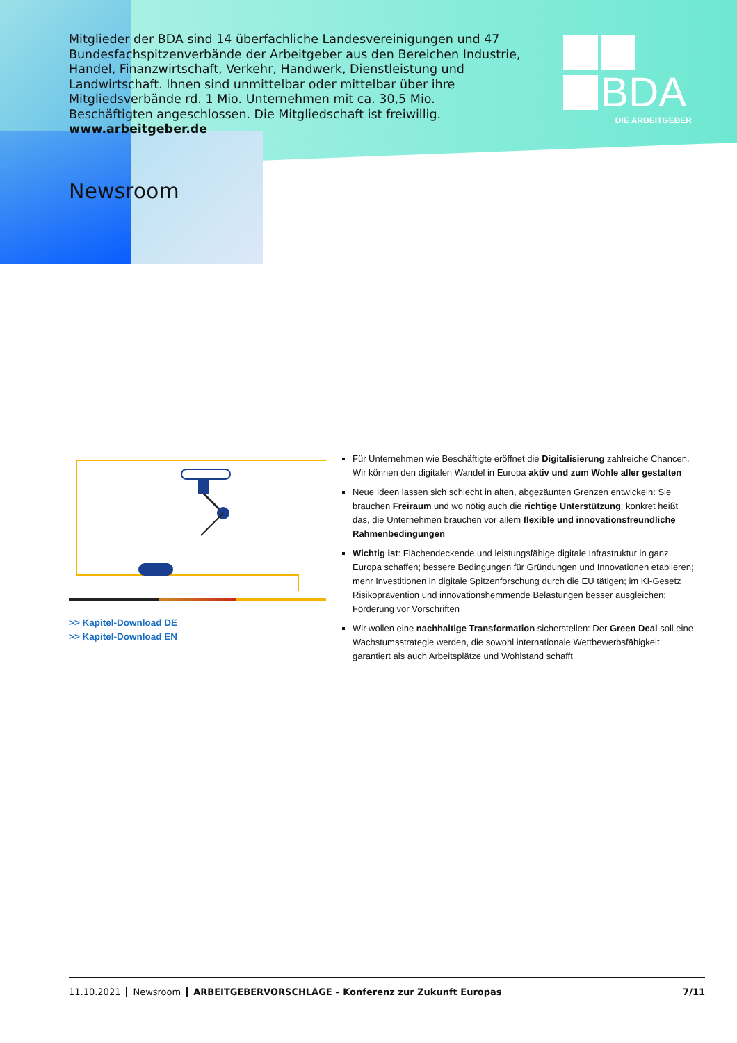Mitglieder der BDA sind 14 überfachliche Landesvereinigungen und 47 Bundes­fachspitzenverbände der Arbeitgeber aus den Bereichen Industrie, Handel, Finanzwirtschaft, Verkehr, Handwerk, Dienstleistung und Landwirtschaft. Ihnen sind unmittelbar oder mittelbar über ihre Mitgliedsverbände rd. 1 Mio. Unter­nehmen mit ca. 30,5 Mio. Beschäftigten angeschlossen. Die Mitgliedschaft ist freiwillig. www.arbeitgeber.de
BDA
DIE ARBEITGEBER
Newsroom
>> Kapitel-Download DE
>> Kapitel-Download EN
Für Unternehmen wie Beschäftigte eröffnet die Digitalisierung zahlreiche Chancen. Wir können den digitalen Wandel in Europa aktiv und zum Wohle aller gestalten
Neue Ideen lassen sich schlecht in alten, abgezäunten Grenzen entwickeln: Sie brauchen Freiraum und wo nötig auch die richtige Unterstützung; konkret heißt das, die Unternehmen brauchen vor allem flexible und innovationsfreundliche Rahmenbedingungen
Wichtig ist: Flächendeckende und leistungsfähige digitale Infrastruktur in ganz Europa schaffen; bessere Bedingungen für Gründungen und Innovationen etablieren; mehr Investitionen in digitale Spitzenforschung durch die EU tätigen; im KI-Gesetz Risikoprävention und innovationshemmende Belastungen besser ausgleichen; Förderung vor Vorschriften
Wir wollen eine nachhaltige Transformation sicherstellen: Der Green Deal soll eine Wachstumsstrategie werden, die sowohl internationale Wettbewerbsfähigkeit garantiert als auch Arbeitsplätze und Wohlstand schafft
11.10.2021 Newsroom ARBEITGEBERVORSCHLÄGE – Konferenz zur Zukunft Europas 7/11